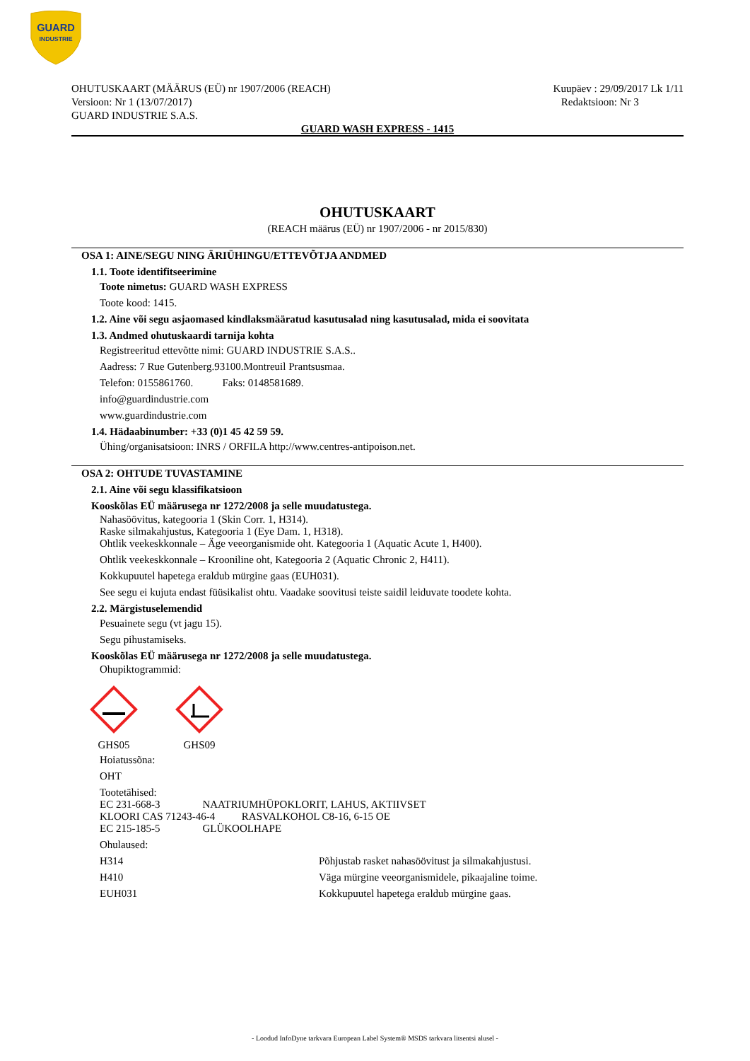GUARD
INDUSTRIE
OHUTUSKAART (MÄÄRUS (EÜ) nr 1907/2006 (REACH)
Versioon: Nr 1 (13/07/2017)
GUARD INDUSTRIE S.A.S.
Kuupäev : 29/09/2017 Lk 1/11
Redaktsioon: Nr 3
GUARD WASH EXPRESS - 1415
OHUTUSKAART
(REACH määrus (EÜ) nr 1907/2006 - nr 2015/830)
OSA 1: AINE/SEGU NING ÄRIÜHINGU/ETTEVÕTJA ANDMED
1.1. Toote identifitseerimine
Toote nimetus: GUARD WASH EXPRESS
Toote kood: 1415.
1.2. Aine või segu asjaomased kindlaksmääratud kasutusalad ning kasutusalad, mida ei soovitata
1.3. Andmed ohutuskaardi tarnija kohta
Registreeritud ettevõtte nimi: GUARD INDUSTRIE S.A.S..
Aadress: 7 Rue Gutenberg.93100.Montreuil Prantsusmaa.
Telefon: 0155861760. Faks: 0148581689.
info@guardindustrie.com
www.guardindustrie.com
1.4. Hädaabinumber: +33 (0)1 45 42 59 59.
Ühing/organisatsioon: INRS / ORFILA http://www.centres-antipoison.net.
OSA 2: OHTUDE TUVASTAMINE
2.1. Aine või segu klassifikatsioon
Kooskõlas EÜ määrusega nr 1272/2008 ja selle muudatustega.
Nahasöövitus, kategooria 1 (Skin Corr. 1, H314).
Raske silmakahjustus, Kategooria 1 (Eye Dam. 1, H318).
Ohtlik veekeskkonnale – Äge veeorganismide oht. Kategooria 1 (Aquatic Acute 1, H400).
Ohtlik veekeskkonnale – Krooniline oht, Kategooria 2 (Aquatic Chronic 2, H411).
Kokkupuutel hapetega eraldub mürgine gaas (EUH031).
See segu ei kujuta endast füüsikalist ohtu. Vaadake soovitusi teiste saidil leiduvate toodete kohta.
2.2. Märgistuselemendid
Pesuainete segu (vt jagu 15).
Segu pihustamiseks.
Kooskõlas EÜ määrusega nr 1272/2008 ja selle muudatustega.
Ohupiktogrammid:
GHS05
GHS09
Hoiatussõna:
OHT
Tootetähised:
EC 231-668-3 NAATRIUMHÜPOKLORIT, LAHUS, AKTIIVSET
KLOORI CAS 71243-46-4 RASVALKOHOL C8-16, 6-15 OE
EC 215-185-5 GLÜKOOLHAPE
Ohulaused:
H314 Põhjustab rasket nahasöövitust ja silmakahjustusi.
H410 Väga mürgine veeorganismidele, pikaajaline toime.
EUH031 Kokkupuutel hapetega eraldub mürgine gaas.
- Loodud InfoDyne tarkvara European Label System® MSDS tarkvara litsentsi alusel -